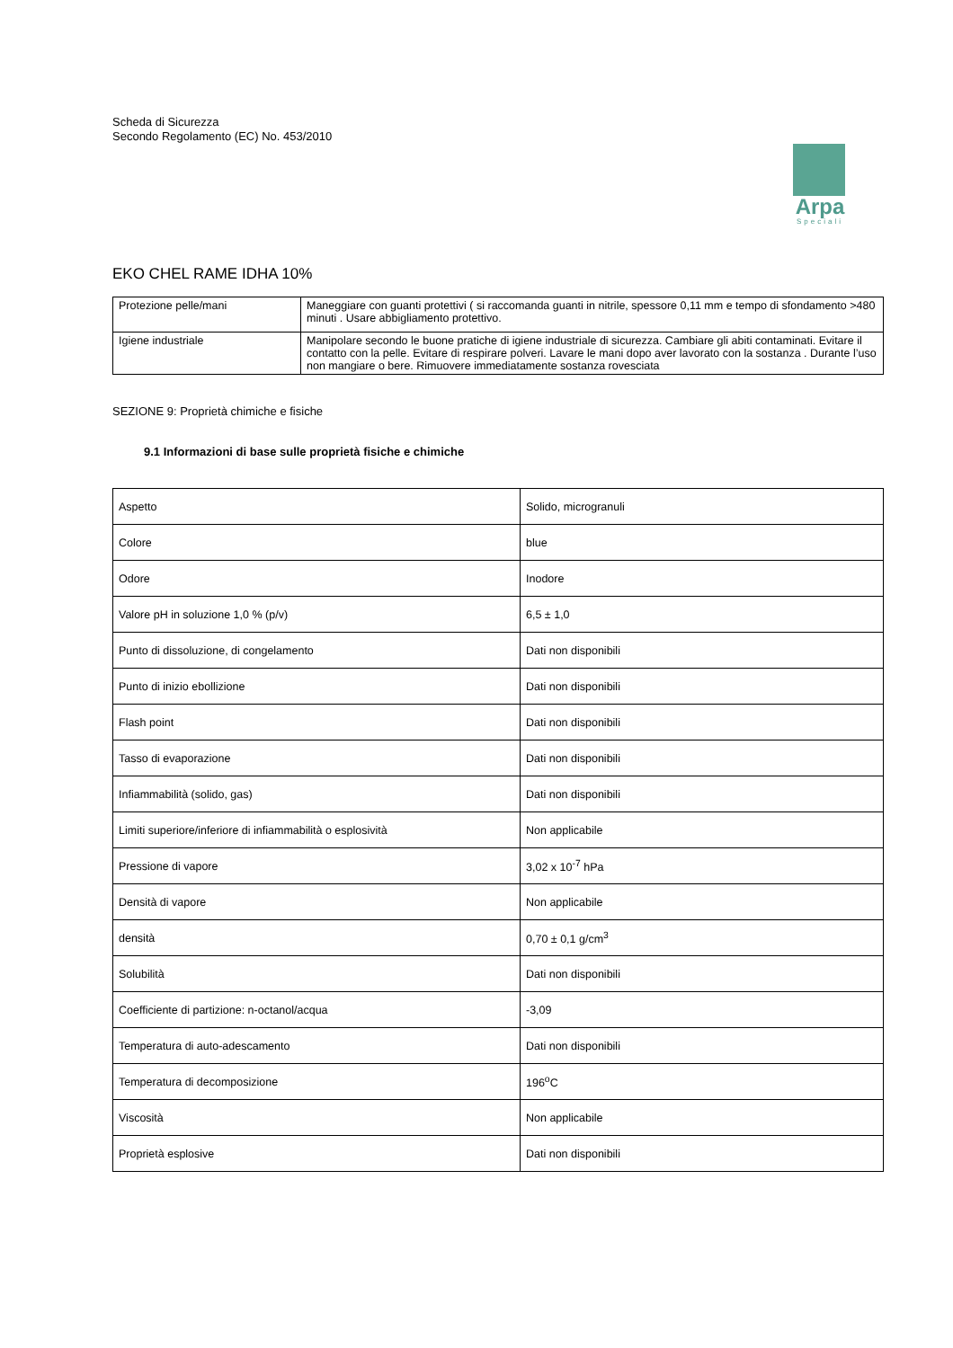Scheda di Sicurezza
Secondo Regolamento (EC) No. 453/2010
Arpa
Speciali
EKO CHEL RAME IDHA 10%
| Protezione pelle/mani | Maneggiare con guanti protettivi ( si raccomanda guanti in nitrile, spessore 0,11 mm e tempo di sfondamento >480 minuti . Usare abbigliamento protettivo. |
| Igiene industriale | Manipolare secondo le buone pratiche di igiene industriale di sicurezza. Cambiare gli abiti contaminati. Evitare il contatto con la pelle. Evitare di respirare polveri. Lavare le mani dopo aver lavorato con la sostanza . Durante l’uso non mangiare o bere. Rimuovere immediatamente sostanza rovesciata |
SEZIONE 9: Proprietà chimiche e fisiche
9.1 Informazioni di base sulle proprietà fisiche e chimiche
| Aspetto | Solido, microgranuli |
| Colore | blue |
| Odore | Inodore |
| Valore pH in soluzione 1,0 % (p/v) | 6,5 ± 1,0 |
| Punto di dissoluzione, di congelamento | Dati non disponibili |
| Punto di inizio ebollizione | Dati non disponibili |
| Flash point | Dati non disponibili |
| Tasso di evaporazione | Dati non disponibili |
| Infiammabilità (solido, gas) | Dati non disponibili |
| Limiti superiore/inferiore di infiammabilità o esplosività | Non applicabile |
| Pressione di vapore | 3,02 x 10<sup>-7</sup> hPa |
| Densità di vapore | Non applicabile |
| densità | 0,70 ± 0,1 g/cm<sup>3</sup> |
| Solubilità | Dati non disponibili |
| Coefficiente di partizione: n-octanol/acqua | -3,09 |
| Temperatura di auto-adescamento | Dati non disponibili |
| Temperatura di decomposizione | 196<sup>o</sup>C |
| Viscosità | Non applicabile |
| Proprietà esplosive | Dati non disponibili |